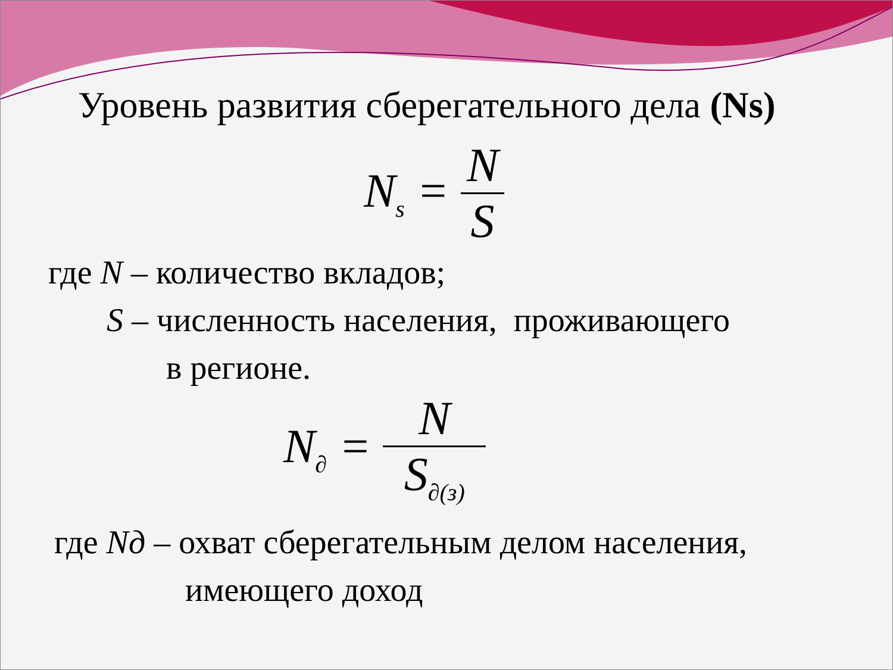Уровень развития сберегательного дела (Ns)
N<sub>s</sub> = N S
где N – количество вкладов;
S – численность населения, проживающего
в регионе.
N<sub>∂</sub> = N S<sub>∂(з)</sub>
где Nд – охват сберегательным делом населения,
имеющего доход